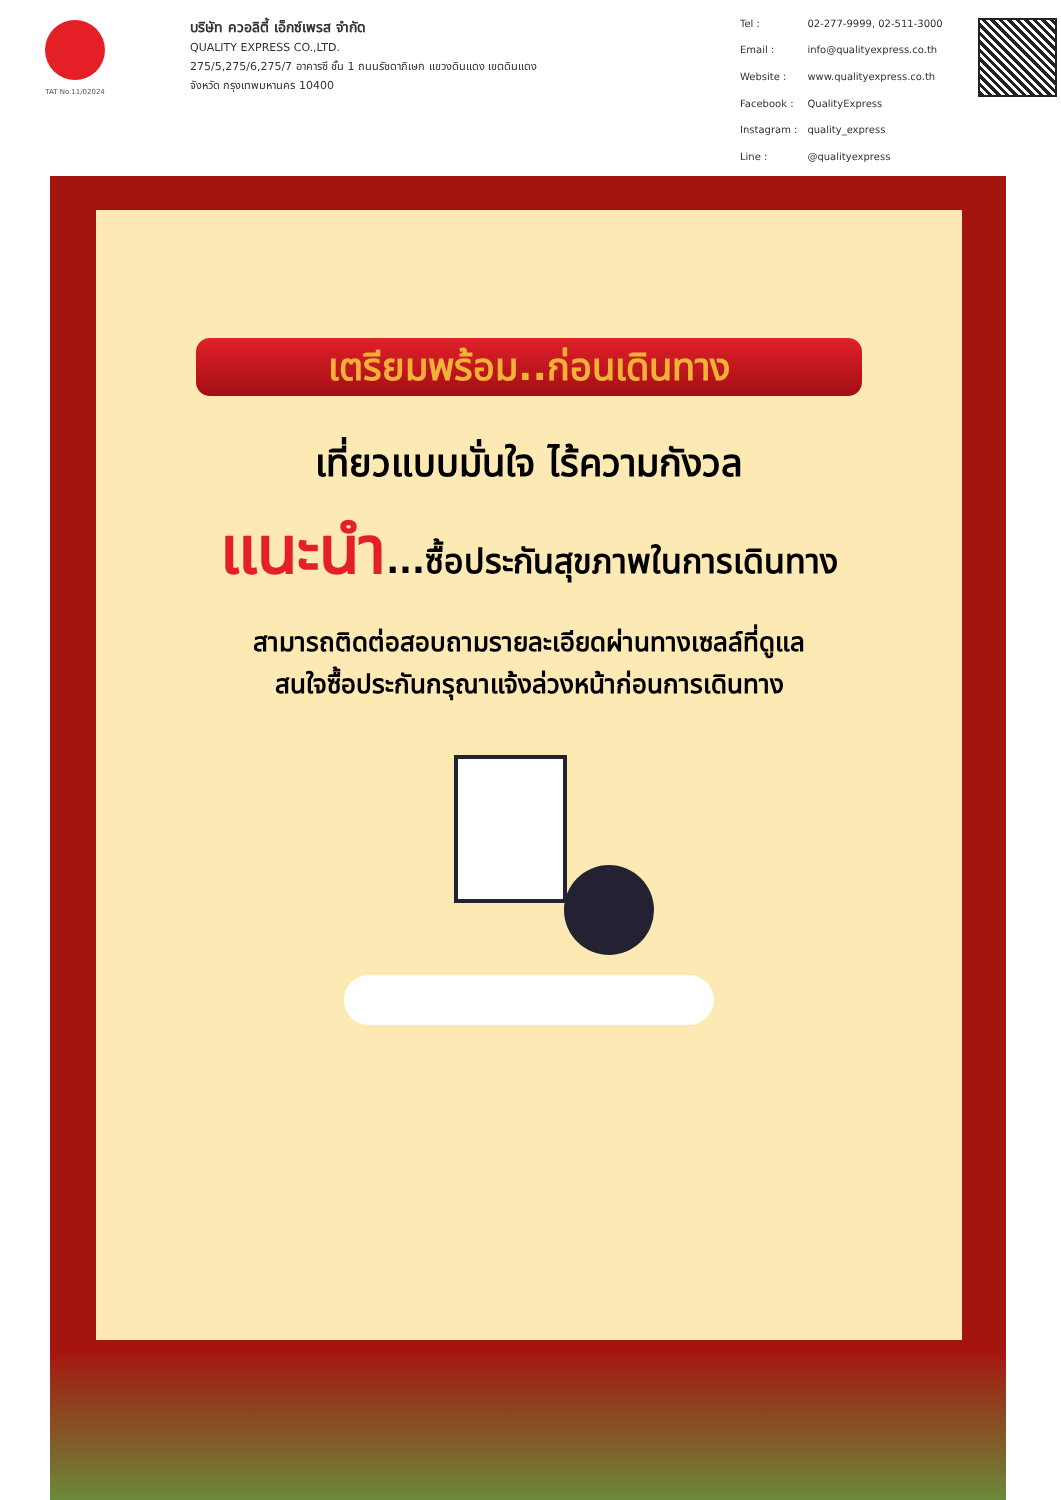TAT No.11/02024
บริษัท ควอลิตี้ เอ็กซ์เพรส จำกัด
QUALITY EXPRESS CO.,LTD.
275/5,275/6,275/7 อาคารซี ชั้น 1 ถนนรัชดาภิเษก แขวงดินแดง เขตดินแดง
จังหวัด กรุงเทพมหานคร 10400
| Tel : | 02-277-9999, 02-511-3000 |
| Email : | info@qualityexpress.co.th |
| Website : | www.qualityexpress.co.th |
| Facebook : | QualityExpress |
| Instagram : | quality_express |
| Line : | @qualityexpress |
เตรียมพร้อม..ก่อนเดินทาง
เที่ยวแบบมั่นใจ ไร้ความกังวล
แนะนำ...ซื้อประกันสุขภาพในการเดินทาง
สามารถติดต่อสอบถามรายละเอียดผ่านทางเซลล์ที่ดูแล
สนใจซื้อประกันกรุณาแจ้งล่วงหน้าก่อนการเดินทาง